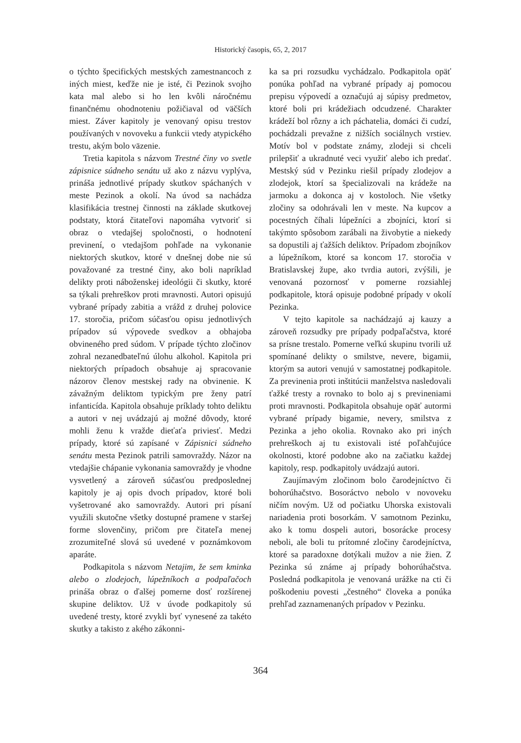Historický časopis, 65, 2, 2017
o týchto špecifických mestských zamestnancoch z iných miest, keďže nie je isté, či Pezinok svojho kata mal alebo si ho len kvôli náročnému finančnému ohodnoteniu požičiaval od väčších miest. Záver kapitoly je venovaný opisu trestov používaných v novoveku a funkcii vtedy atypického trestu, akým bolo väzenie.
Tretia kapitola s názvom Trestné činy vo svetle zápisnice súdneho senátu už ako z názvu vyplýva, prináša jednotlivé prípady skutkov spáchaných v meste Pezinok a okolí. Na úvod sa nachádza klasifikácia trestnej činnosti na základe skutkovej podstaty, ktorá čitateľovi napomáha vytvoriť si obraz o vtedajšej spoločnosti, o hodnotení previnení, o vtedajšom pohľade na vykonanie niektorých skutkov, ktoré v dnešnej dobe nie sú považované za trestné činy, ako boli napríklad delikty proti náboženskej ideológii či skutky, ktoré sa týkali prehreškov proti mravnosti. Autori opisujú vybrané prípady zabitia a vrážd z druhej polovice 17. storočia, pričom súčasťou opisu jednotlivých prípadov sú výpovede svedkov a obhajoba obvineného pred súdom. V prípade týchto zločinov zohral nezanedbateľnú úlohu alkohol. Kapitola pri niektorých prípadoch obsahuje aj spracovanie názorov členov mestskej rady na obvinenie. K závažným deliktom typickým pre ženy patrí infanticída. Kapitola obsahuje príklady tohto deliktu a autori v nej uvádzajú aj možné dôvody, ktoré mohli ženu k vražde dieťaťa priviesť. Medzi prípady, ktoré sú zapísané v Zápisnici súdneho senátu mesta Pezinok patrili samovraždy. Názor na vtedajšie chápanie vykonania samovraždy je vhodne vysvetlený a zároveň súčasťou predposlednej kapitoly je aj opis dvoch prípadov, ktoré boli vyšetrované ako samovraždy. Autori pri písaní využili skutočne všetky dostupné pramene v staršej forme slovenčiny, pričom pre čitateľa menej zrozumiteľné slová sú uvedené v poznámkovom aparáte.
Podkapitola s názvom Netajim, že sem kminka alebo o zlodejoch, lúpežníkoch a podpaľačoch prináša obraz o ďalšej pomerne dosť rozšírenej skupine deliktov. Už v úvode podkapitoly sú uvedené tresty, ktoré zvykli byť vynesené za takéto skutky a takisto z akého zákonni-
ka sa pri rozsudku vychádzalo. Podkapitola opäť ponúka pohľad na vybrané prípady aj pomocou prepisu výpovedí a označujú aj súpisy predmetov, ktoré boli pri krádežiach odcudzené. Charakter krádeží bol rôzny a ich páchatelia, domáci či cudzí, pochádzali prevažne z nižších sociálnych vrstiev. Motív bol v podstate známy, zlodeji si chceli prilepšiť a ukradnuté veci využiť alebo ich predať. Mestský súd v Pezinku riešil prípady zlodejov a zlodejok, ktorí sa špecializovali na krádeže na jarmoku a dokonca aj v kostoloch. Nie všetky zločiny sa odohrávali len v meste. Na kupcov a pocestných číhali lúpežníci a zbojníci, ktorí si takýmto spôsobom zarábali na živobytie a niekedy sa dopustili aj ťažších deliktov. Prípadom zbojníkov a lúpežníkom, ktoré sa koncom 17. storočia v Bratislavskej župe, ako tvrdia autori, zvýšili, je venovaná pozornosť v pomerne rozsiahlej podkapitole, ktorá opisuje podobné prípady v okolí Pezinka.
V tejto kapitole sa nachádzajú aj kauzy a zároveň rozsudky pre prípady podpaľačstva, ktoré sa prísne trestalo. Pomerne veľkú skupinu tvorili už spomínané delikty o smilstve, nevere, bigamii, ktorým sa autori venujú v samostatnej podkapitole. Za previnenia proti inštitúcii manželstva nasledovali ťažké tresty a rovnako to bolo aj s previneniami proti mravnosti. Podkapitola obsahuje opäť autormi vybrané prípady bigamie, nevery, smilstva z Pezinka a jeho okolia. Rovnako ako pri iných prehreškoch aj tu existovali isté poľahčujúce okolnosti, ktoré podobne ako na začiatku každej kapitoly, resp. podkapitoly uvádzajú autori.
Zaujímavým zločinom bolo čarodejníctvo či bohorúhačstvo. Bosoráctvo nebolo v novoveku ničím novým. Už od počiatku Uhorska existovali nariadenia proti bosorkám. V samotnom Pezinku, ako k tomu dospeli autori, bosorácke procesy neboli, ale boli tu prítomné zločiny čarodejníctva, ktoré sa paradoxne dotýkali mužov a nie žien. Z Pezinka sú známe aj prípady bohorúhačstva. Posledná podkapitola je venovaná urážke na cti či poškodeniu povesti „čestného“ človeka a ponúka prehľad zaznamenaných prípadov v Pezinku.
364